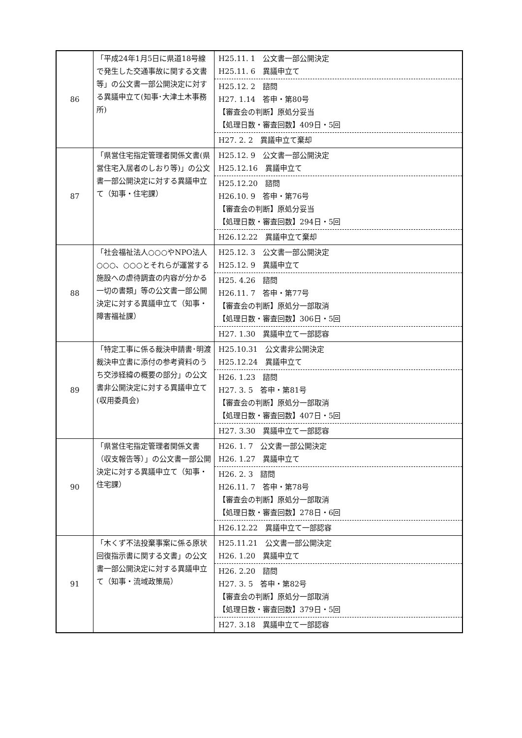| 86 | 「平成24年1月5日に県道18号線で発生した交通事故に関する文書等」の公文書一部公開決定に対する異議申立て(知事･大津土木事務所) | H25.11. 1 公文書一部公開決定 H25.11. 6 異議申立て H25.12. 2 諮問 H27. 1.14 答申・第80号 【審査会の判断】原処分妥当 【処理日数・審査回数】409日・5回 H27. 2. 2 異議申立て棄却 |
| 87 | 「県営住宅指定管理者関係文書(県営住宅入居者のしおり等)」の公文書一部公開決定に対する異議申立て（知事・住宅課） | H25.12. 9 公文書一部公開決定 H25.12.16 異議申立て H25.12.20 諮問 H26.10. 9 答申・第76号 【審査会の判断】原処分妥当 【処理日数・審査回数】294日・5回 H26.12.22 異議申立て棄却 |
| 88 | 「社会福祉法人○○○やNPO法人○○○、○○○とそれらが運営する施設への虐待調査の内容が分かる一切の書類」等の公文書一部公開決定に対する異議申立て（知事・障害福祉課） | H25.12. 3 公文書一部公開決定 H25.12. 9 異議申立て H25. 4.26 諮問 H26.11. 7 答申・第77号 【審査会の判断】原処分一部取消 【処理日数・審査回数】306日・5回 H27. 1.30 異議申立て一部認容 |
| 89 | 「特定工事に係る裁決申請書･明渡裁決申立書に添付の参考資料のうち交渉経緯の概要の部分」の公文書非公開決定に対する異議申立て(収用委員会) | H25.10.31 公文書非公開決定 H25.12.24 異議申立て H26. 1.23 諮問 H27. 3. 5 答申・第81号 【審査会の判断】原処分一部取消 【処理日数・審査回数】407日・5回 H27. 3.30 異議申立て一部認容 |
| 90 | 「県営住宅指定管理者関係文書（収支報告等）」の公文書一部公開決定に対する異議申立て（知事・住宅課） | H26. 1. 7 公文書一部公開決定 H26. 1.27 異議申立て H26. 2. 3 諮問 H26.11. 7 答申・第78号 【審査会の判断】原処分一部取消 【処理日数・審査回数】278日・6回 H26.12.22 異議申立て一部認容 |
| 91 | 「木くず不法投棄事案に係る原状回復指示書に関する文書」の公文書一部公開決定に対する異議申立て（知事・流域政策局） | H25.11.21 公文書一部公開決定 H26. 1.20 異議申立て H26. 2.20 諮問 H27. 3. 5 答申・第82号 【審査会の判断】原処分一部取消 【処理日数・審査回数】379日・5回 H27. 3.18 異議申立て一部認容 |